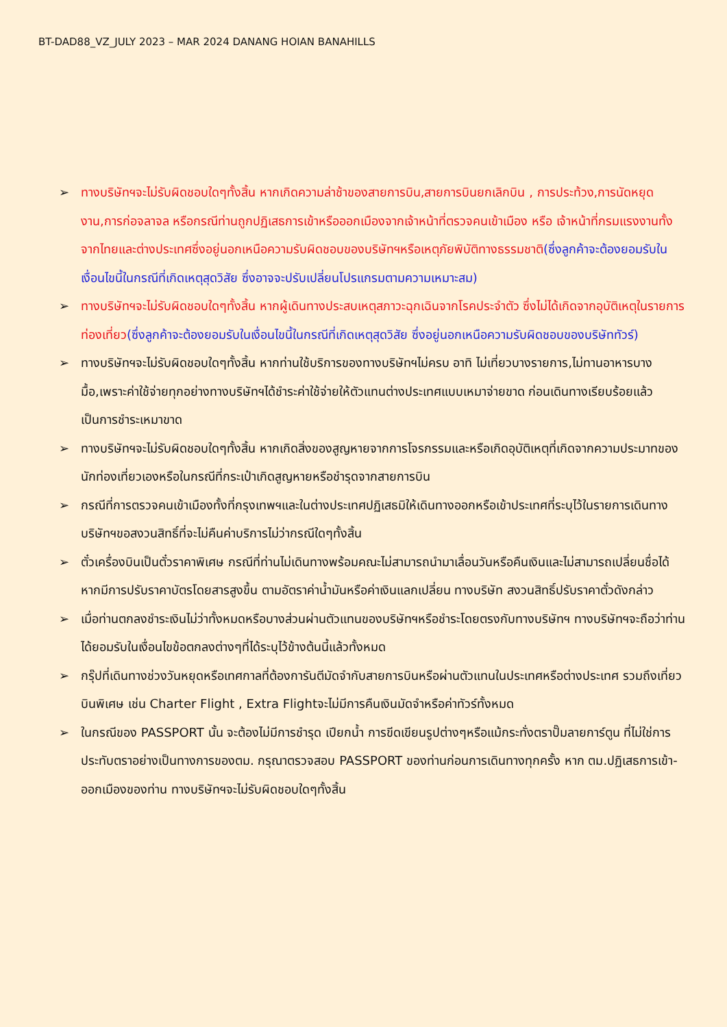BT-DAD88_VZ_JULY 2023 – MAR 2024 DANANG HOIAN BANAHILLS
➢ ทางบริษัทฯจะไม่รับผิดชอบใดๆทั้งสิ้น หากเกิดความล่าช้าของสายการบิน,สายการบินยกเลิกบิน , การประท้วง,การนัดหยุดงาน,การก่อจลาจล หรือกรณีท่านถูกปฏิเสธการเข้าหรือออกเมืองจากเจ้าหน้าที่ตรวจคนเข้าเมือง หรือ เจ้าหน้าที่กรมแรงงานทั้งจากไทยและต่างประเทศซึ่งอยู่นอกเหนือความรับผิดชอบของบริษัทฯหรือเหตุภัยพิบัติทางธรรมชาติ(ซึ่งลูกค้าจะต้องยอมรับในเงื่อนไขนี้ในกรณีที่เกิดเหตุสุดวิสัย ซึ่งอาจจะปรับเปลี่ยนโปรแกรมตามความเหมาะสม)
➢ ทางบริษัทฯจะไม่รับผิดชอบใดๆทั้งสิ้น หากผู้เดินทางประสบเหตุสภาวะฉุกเฉินจากโรคประจำตัว ซึ่งไม่ได้เกิดจากอุบัติเหตุในรายการท่องเที่ยว(ซึ่งลูกค้าจะต้องยอมรับในเงื่อนไขนี้ในกรณีที่เกิดเหตุสุดวิสัย ซึ่งอยู่นอกเหนือความรับผิดชอบของบริษัททัวร์)
➢ ทางบริษัทฯจะไม่รับผิดชอบใดๆทั้งสิ้น หากท่านใช้บริการของทางบริษัทฯไม่ครบ อาทิ ไม่เที่ยวบางรายการ,ไม่ทานอาหารบางมื้อ,เพราะค่าใช้จ่ายทุกอย่างทางบริษัทฯได้ชำระค่าใช้จ่ายให้ตัวแทนต่างประเทศแบบเหมาจ่ายขาด ก่อนเดินทางเรียบร้อยแล้วเป็นการชำระเหมาขาด
➢ ทางบริษัทฯจะไม่รับผิดชอบใดๆทั้งสิ้น หากเกิดสิ่งของสูญหายจากการโจรกรรมและหรือเกิดอุบัติเหตุที่เกิดจากความประมาทของนักท่องเที่ยวเองหรือในกรณีที่กระเป๋าเกิดสูญหายหรือชำรุดจากสายการบิน
➢ กรณีที่การตรวจคนเข้าเมืองทั้งที่กรุงเทพฯและในต่างประเทศปฏิเสธมิให้เดินทางออกหรือเข้าประเทศที่ระบุไว้ในรายการเดินทาง บริษัทฯขอสงวนสิทธิ์ที่จะไม่คืนค่าบริการไม่ว่ากรณีใดๆทั้งสิ้น
➢ ตั๋วเครื่องบินเป็นตั๋วราคาพิเศษ กรณีที่ท่านไม่เดินทางพร้อมคณะไม่สามารถนำมาเลื่อนวันหรือคืนเงินและไม่สามารถเปลี่ยนชื่อได้หากมีการปรับราคาบัตรโดยสารสูงขึ้น ตามอัตราค่าน้ำมันหรือค่าเงินแลกเปลี่ยน ทางบริษัท สงวนสิทธิ์ปรับราคาตั๋วดังกล่าว
➢ เมื่อท่านตกลงชำระเงินไม่ว่าทั้งหมดหรือบางส่วนผ่านตัวแทนของบริษัทฯหรือชำระโดยตรงกับทางบริษัทฯ ทางบริษัทฯจะถือว่าท่านได้ยอมรับในเงื่อนไขข้อตกลงต่างๆที่ได้ระบุไว้ข้างต้นนี้แล้วทั้งหมด
➢ กรุ๊ปที่เดินทางช่วงวันหยุดหรือเทศกาลที่ต้องการันตีมัดจำกับสายการบินหรือผ่านตัวแทนในประเทศหรือต่างประเทศ รวมถึงเที่ยวบินพิเศษ เช่น Charter Flight , Extra Flightจะไม่มีการคืนเงินมัดจำหรือค่าทัวร์ทั้งหมด
➢ ในกรณีของ PASSPORT นั้น จะต้องไม่มีการชำรุด เปียกน้ำ การขีดเขียนรูปต่างๆหรือแม้กระทั่งตราปั๊มลายการ์ตูน ที่ไม่ใช่การประทับตราอย่างเป็นทางการของตม. กรุณาตรวจสอบ PASSPORT ของท่านก่อนการเดินทางทุกครั้ง หาก ตม.ปฏิเสธการเข้า-ออกเมืองของท่าน ทางบริษัทฯจะไม่รับผิดชอบใดๆทั้งสิ้น